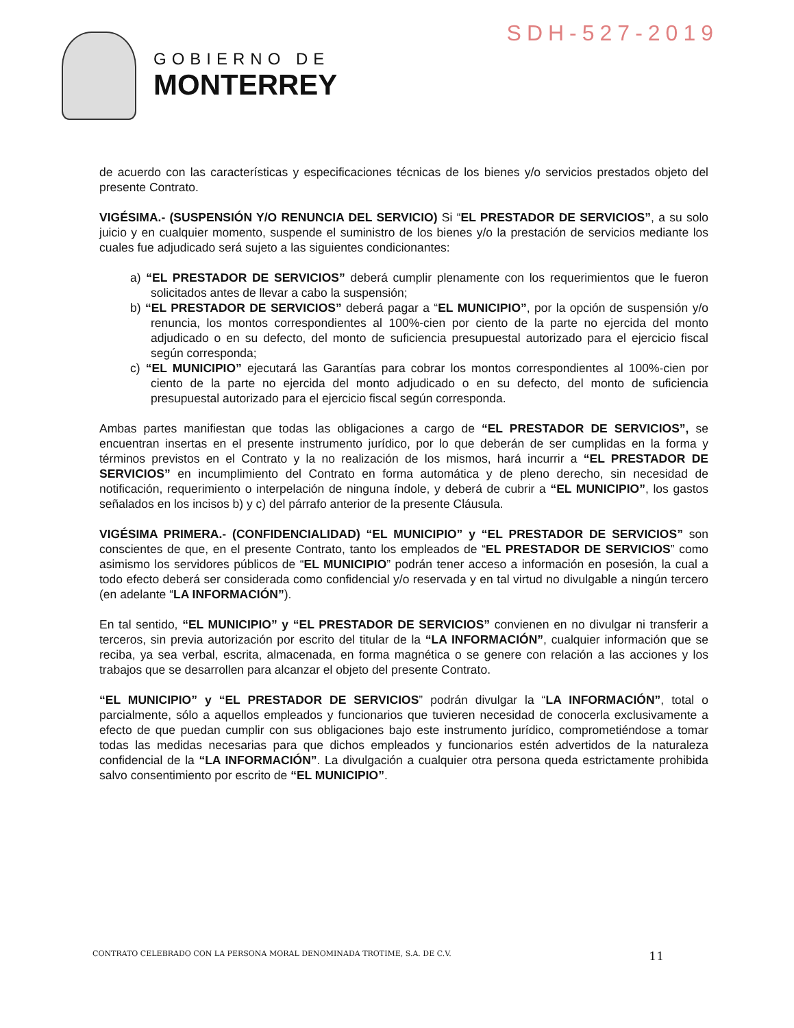SDH-527-2019
GOBIERNO DE
MONTERREY
de acuerdo con las características y especificaciones técnicas de los bienes y/o servicios prestados objeto del presente Contrato.
VIGÉSIMA.- (SUSPENSIÓN Y/O RENUNCIA DEL SERVICIO) Si “EL PRESTADOR DE SERVICIOS”, a su solo juicio y en cualquier momento, suspende el suministro de los bienes y/o la prestación de servicios mediante los cuales fue adjudicado será sujeto a las siguientes condicionantes:
a) “EL PRESTADOR DE SERVICIOS” deberá cumplir plenamente con los requerimientos que le fueron solicitados antes de llevar a cabo la suspensión;
b) “EL PRESTADOR DE SERVICIOS” deberá pagar a “EL MUNICIPIO”, por la opción de suspensión y/o renuncia, los montos correspondientes al 100%-cien por ciento de la parte no ejercida del monto adjudicado o en su defecto, del monto de suficiencia presupuestal autorizado para el ejercicio fiscal según corresponda;
c) “EL MUNICIPIO” ejecutará las Garantías para cobrar los montos correspondientes al 100%-cien por ciento de la parte no ejercida del monto adjudicado o en su defecto, del monto de suficiencia presupuestal autorizado para el ejercicio fiscal según corresponda.
Ambas partes manifiestan que todas las obligaciones a cargo de “EL PRESTADOR DE SERVICIOS”, se encuentran insertas en el presente instrumento jurídico, por lo que deberán de ser cumplidas en la forma y términos previstos en el Contrato y la no realización de los mismos, hará incurrir a “EL PRESTADOR DE SERVICIOS” en incumplimiento del Contrato en forma automática y de pleno derecho, sin necesidad de notificación, requerimiento o interpelación de ninguna índole, y deberá de cubrir a “EL MUNICIPIO”, los gastos señalados en los incisos b) y c) del párrafo anterior de la presente Cláusula.
VIGÉSIMA PRIMERA.- (CONFIDENCIALIDAD) “EL MUNICIPIO” y “EL PRESTADOR DE SERVICIOS” son conscientes de que, en el presente Contrato, tanto los empleados de “EL PRESTADOR DE SERVICIOS” como asimismo los servidores públicos de “EL MUNICIPIO” podrán tener acceso a información en posesión, la cual a todo efecto deberá ser considerada como confidencial y/o reservada y en tal virtud no divulgable a ningún tercero (en adelante “LA INFORMACIÓN”).
En tal sentido, “EL MUNICIPIO” y “EL PRESTADOR DE SERVICIOS” convienen en no divulgar ni transferir a terceros, sin previa autorización por escrito del titular de la “LA INFORMACIÓN”, cualquier información que se reciba, ya sea verbal, escrita, almacenada, en forma magnética o se genere con relación a las acciones y los trabajos que se desarrollen para alcanzar el objeto del presente Contrato.
“EL MUNICIPIO” y “EL PRESTADOR DE SERVICIOS” podrán divulgar la “LA INFORMACIÓN”, total o parcialmente, sólo a aquellos empleados y funcionarios que tuvieren necesidad de conocerla exclusivamente a efecto de que puedan cumplir con sus obligaciones bajo este instrumento jurídico, comprometiéndose a tomar todas las medidas necesarias para que dichos empleados y funcionarios estén advertidos de la naturaleza confidencial de la “LA INFORMACIÓN”. La divulgación a cualquier otra persona queda estrictamente prohibida salvo consentimiento por escrito de “EL MUNICIPIO”.
CONTRATO CELEBRADO CON LA PERSONA MORAL DENOMINADA TROTIME, S.A. DE C.V. 11